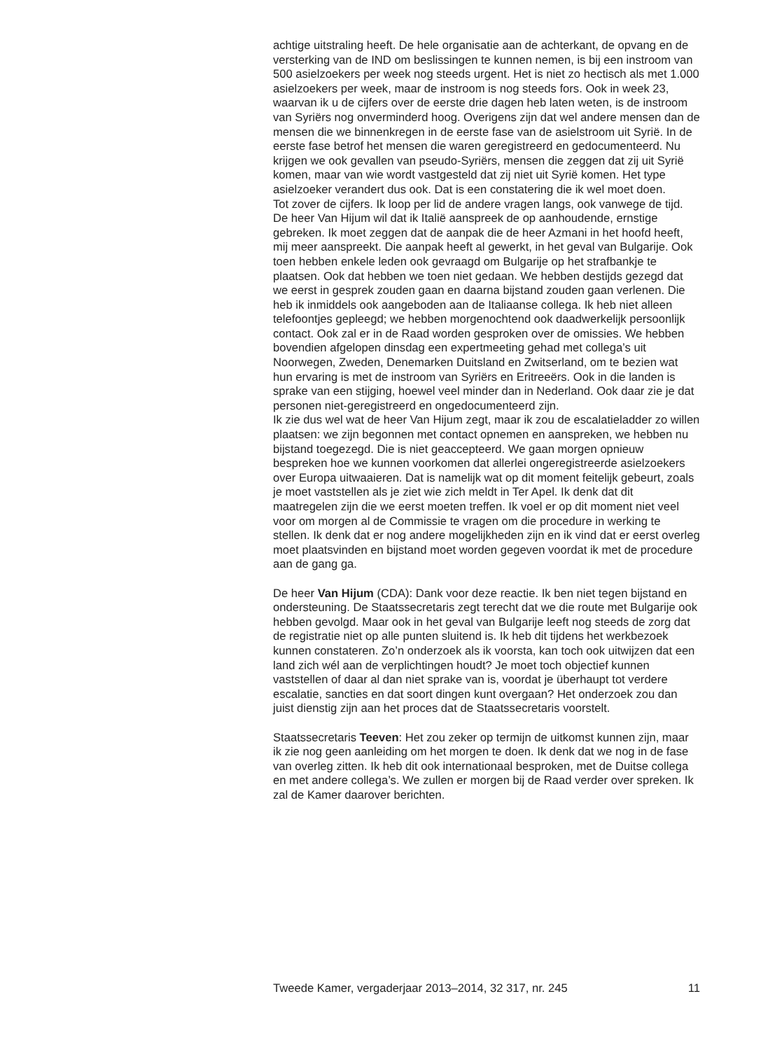achtige uitstraling heeft. De hele organisatie aan de achterkant, de opvang en de versterking van de IND om beslissingen te kunnen nemen, is bij een instroom van 500 asielzoekers per week nog steeds urgent. Het is niet zo hectisch als met 1.000 asielzoekers per week, maar de instroom is nog steeds fors. Ook in week 23, waarvan ik u de cijfers over de eerste drie dagen heb laten weten, is de instroom van Syriërs nog onverminderd hoog. Overigens zijn dat wel andere mensen dan de mensen die we binnenkregen in de eerste fase van de asielstroom uit Syrië. In de eerste fase betrof het mensen die waren geregistreerd en gedocumenteerd. Nu krijgen we ook gevallen van pseudo-Syriërs, mensen die zeggen dat zij uit Syrië komen, maar van wie wordt vastgesteld dat zij niet uit Syrië komen. Het type asielzoeker verandert dus ook. Dat is een constatering die ik wel moet doen.
Tot zover de cijfers. Ik loop per lid de andere vragen langs, ook vanwege de tijd. De heer Van Hijum wil dat ik Italië aanspreek de op aanhoudende, ernstige gebreken. Ik moet zeggen dat de aanpak die de heer Azmani in het hoofd heeft, mij meer aanspreekt. Die aanpak heeft al gewerkt, in het geval van Bulgarije. Ook toen hebben enkele leden ook gevraagd om Bulgarije op het strafbankje te plaatsen. Ook dat hebben we toen niet gedaan. We hebben destijds gezegd dat we eerst in gesprek zouden gaan en daarna bijstand zouden gaan verlenen. Die heb ik inmiddels ook aangeboden aan de Italiaanse collega. Ik heb niet alleen telefoontjes gepleegd; we hebben morgenochtend ook daadwerkelijk persoonlijk contact. Ook zal er in de Raad worden gesproken over de omissies. We hebben bovendien afgelopen dinsdag een expertmeeting gehad met collega’s uit Noorwegen, Zweden, Denemarken Duitsland en Zwitserland, om te bezien wat hun ervaring is met de instroom van Syriërs en Eritreeërs. Ook in die landen is sprake van een stijging, hoewel veel minder dan in Nederland. Ook daar zie je dat personen niet-geregistreerd en ongedocumenteerd zijn.
Ik zie dus wel wat de heer Van Hijum zegt, maar ik zou de escalatieladder zo willen plaatsen: we zijn begonnen met contact opnemen en aanspreken, we hebben nu bijstand toegezegd. Die is niet geaccepteerd. We gaan morgen opnieuw bespreken hoe we kunnen voorkomen dat allerlei ongeregistreerde asielzoekers over Europa uitwaaieren. Dat is namelijk wat op dit moment feitelijk gebeurt, zoals je moet vaststellen als je ziet wie zich meldt in Ter Apel. Ik denk dat dit maatregelen zijn die we eerst moeten treffen. Ik voel er op dit moment niet veel voor om morgen al de Commissie te vragen om die procedure in werking te stellen. Ik denk dat er nog andere mogelijkheden zijn en ik vind dat er eerst overleg moet plaatsvinden en bijstand moet worden gegeven voordat ik met de procedure aan de gang ga.
De heer Van Hijum (CDA): Dank voor deze reactie. Ik ben niet tegen bijstand en ondersteuning. De Staatssecretaris zegt terecht dat we die route met Bulgarije ook hebben gevolgd. Maar ook in het geval van Bulgarije leeft nog steeds de zorg dat de registratie niet op alle punten sluitend is. Ik heb dit tijdens het werkbezoek kunnen constateren. Zo’n onderzoek als ik voorsta, kan toch ook uitwijzen dat een land zich wél aan de verplichtingen houdt? Je moet toch objectief kunnen vaststellen of daar al dan niet sprake van is, voordat je überhaupt tot verdere escalatie, sancties en dat soort dingen kunt overgaan? Het onderzoek zou dan juist dienstig zijn aan het proces dat de Staatssecretaris voorstelt.
Staatssecretaris Teeven: Het zou zeker op termijn de uitkomst kunnen zijn, maar ik zie nog geen aanleiding om het morgen te doen. Ik denk dat we nog in de fase van overleg zitten. Ik heb dit ook internationaal besproken, met de Duitse collega en met andere collega’s. We zullen er morgen bij de Raad verder over spreken. Ik zal de Kamer daarover berichten.
Tweede Kamer, vergaderjaar 2013–2014, 32 317, nr. 245 11